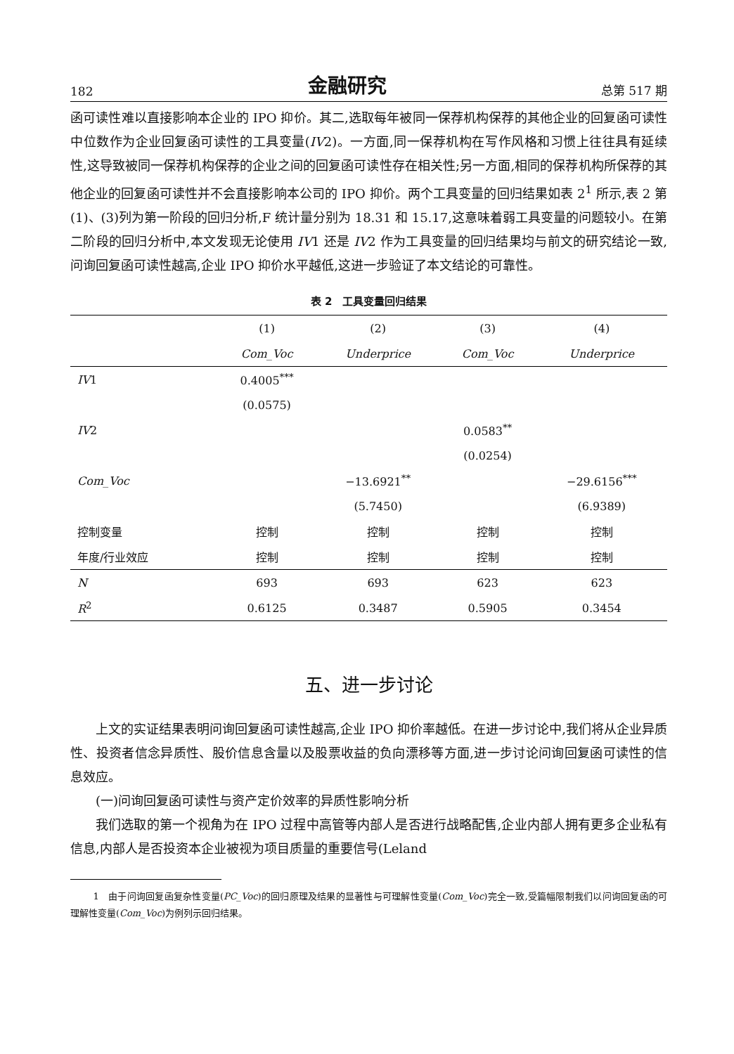182 金融研究 总第 517 期
函可读性难以直接影响本企业的 IPO 抑价。其二,选取每年被同一保荐机构保荐的其他企业的回复函可读性中位数作为企业回复函可读性的工具变量(IV2)。一方面,同一保荐机构在写作风格和习惯上往往具有延续性,这导致被同一保荐机构保荐的企业之间的回复函可读性存在相关性;另一方面,相同的保荐机构所保荐的其他企业的回复函可读性并不会直接影响本公司的 IPO 抑价。两个工具变量的回归结果如表 2<sup>1</sup> 所示,表 2 第(1)、(3)列为第一阶段的回归分析,F 统计量分别为 18.31 和 15.17,这意味着弱工具变量的问题较小。在第二阶段的回归分析中,本文发现无论使用 IV1 还是 IV2 作为工具变量的回归结果均与前文的研究结论一致,问询回复函可读性越高,企业 IPO 抑价水平越低,这进一步验证了本文结论的可靠性。
表 2　工具变量回归结果
| | (1) | (2) | (3) | (4) |
| --- | --- | --- | --- | --- |
| | Com_Voc | Underprice | Com_Voc | Underprice |
| IV 1 | 0.4005<sup>***</sup> | | | |
| | (0.0575) | | | |
| IV 2 | | | 0.0583<sup>**</sup> | |
| | | | (0.0254) | |
| Com_Voc | | −13.6921<sup>**</sup> | | −29.6156<sup>***</sup> |
| | | (5.7450) | | (6.9389) |
| 控制变量 | 控制 | 控制 | 控制 | 控制 |
| 年度/行业效应 | 控制 | 控制 | 控制 | 控制 |
| N | 693 | 693 | 623 | 623 |
| R<sup>2</sup> | 0.6125 | 0.3487 | 0.5905 | 0.3454 |
五、进一步讨论
上文的实证结果表明问询回复函可读性越高,企业 IPO 抑价率越低。在进一步讨论中,我们将从企业异质性、投资者信念异质性、股价信息含量以及股票收益的负向漂移等方面,进一步讨论问询回复函可读性的信息效应。
(一)问询回复函可读性与资产定价效率的异质性影响分析
我们选取的第一个视角为在 IPO 过程中高管等内部人是否进行战略配售,企业内部人拥有更多企业私有信息,内部人是否投资本企业被视为项目质量的重要信号(Leland
1　由于问询回复函复杂性变量(PC_Voc)的回归原理及结果的显著性与可理解性变量(Com_Voc)完全一致,受篇幅限制我们以问询回复函的可理解性变量(Com_Voc)为例列示回归结果。